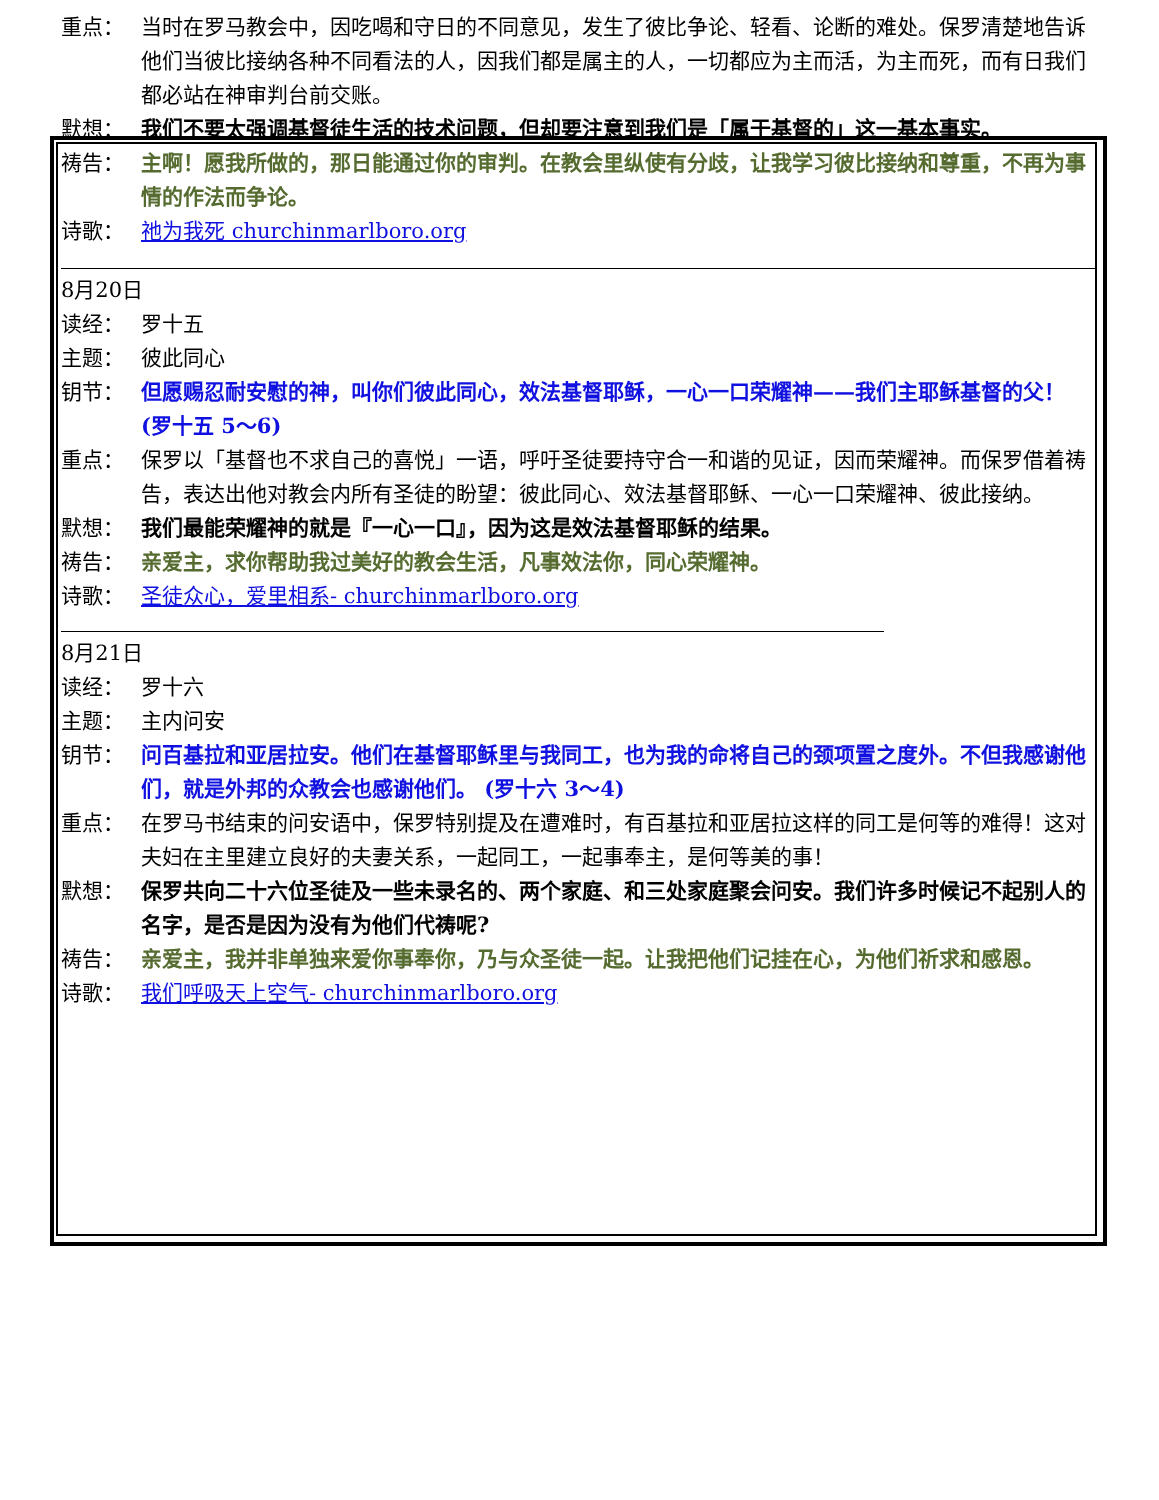重点： 当时在罗马教会中，因吃喝和守日的不同意见，发生了彼比争论、轻看、论断的难处。保罗清楚地告诉他们当彼比接纳各种不同看法的人，因我们都是属主的人，一切都应为主而活，为主而死，而有日我们都必站在神审判台前交账。
默想： 我们不要太强调基督徒生活的技术问题，但却要注意到我们是「属于基督的」这一基本事实。
祷告： 主啊！愿我所做的，那日能通过你的审判。在教会里纵使有分歧，让我学习彼比接纳和尊重，不再为事情的作法而争论。
诗歌： 祂为我死 churchinmarlboro.org
8月20日
读经： 罗十五
主题： 彼此同心
钥节： 但愿赐忍耐安慰的神，叫你们彼此同心，效法基督耶稣，一心一口荣耀神——我们主耶稣基督的父！ (罗十五 5～6)
重点： 保罗以「基督也不求自己的喜悦」一语，呼吁圣徒要持守合一和谐的见证，因而荣耀神。而保罗借着祷告，表达出他对教会内所有圣徒的盼望：彼此同心、效法基督耶稣、一心一口荣耀神、彼此接纳。
默想： 我们最能荣耀神的就是『一心一口』，因为这是效法基督耶稣的结果。
祷告： 亲爱主，求你帮助我过美好的教会生活，凡事效法你，同心荣耀神。
诗歌： 圣徒众心，爱里相系- churchinmarlboro.org
8月21日
读经： 罗十六
主题： 主内问安
钥节： 问百基拉和亚居拉安。他们在基督耶稣里与我同工，也为我的命将自己的颈项置之度外。不但我感谢他们，就是外邦的众教会也感谢他们。 (罗十六 3～4)
重点： 在罗马书结束的问安语中，保罗特别提及在遭难时，有百基拉和亚居拉这样的同工是何等的难得！这对夫妇在主里建立良好的夫妻关系，一起同工，一起事奉主，是何等美的事！
默想： 保罗共向二十六位圣徒及一些未录名的、两个家庭、和三处家庭聚会问安。我们许多时候记不起别人的名字，是否是因为没有为他们代祷呢?
祷告： 亲爱主，我并非单独来爱你事奉你，乃与众圣徒一起。让我把他们记挂在心，为他们祈求和感恩。
诗歌： 我们呼吸天上空气- churchinmarlboro.org